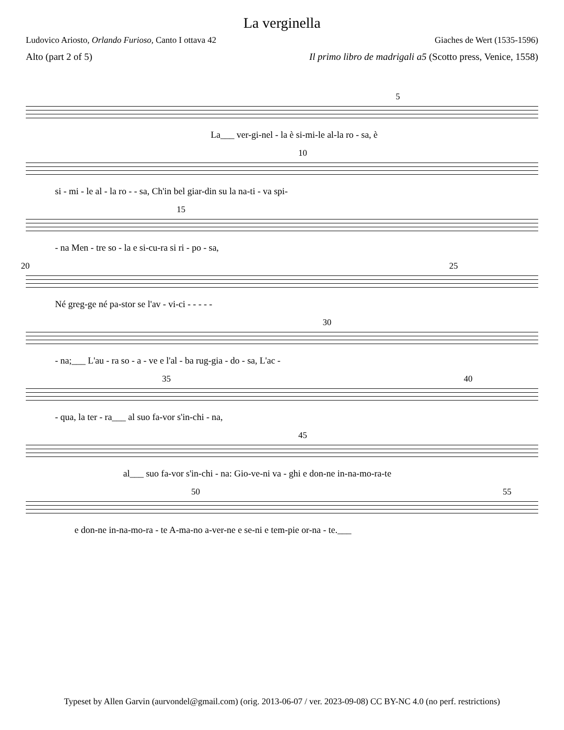La verginella
Ludovico Ariosto, Orlando Furioso, Canto I ottava 42 Giaches de Wert (1535-1596)
Alto (part 2 of 5) Il primo libro de madrigali a5 (Scotto press, Venice, 1558)
5
La___ ver-gi-nel - la è si-mi-le al-la ro - sa, è
10
si - mi - le al - la ro - - sa, Ch'in bel giar-din su la na-ti - va spi-
15
- na Men - tre so - la e si-cu-ra si ri - po - sa,
20 25
Né greg-ge né pa-stor se l'av - vi-ci - - - - -
30
- na;___ L'au - ra so - a - ve e l'al - ba rug-gia - do - sa, L'ac -
35 40
- qua, la ter - ra___ al suo fa-vor s'in-chi - na,
45
al___ suo fa-vor s'in-chi - na: Gio-ve-ni va - ghi e don-ne in-na-mo-ra-te
50 55
e don-ne in-na-mo-ra - te A-ma-no a-ver-ne e se-ni e tem-pie or-na - te.___
Typeset by Allen Garvin (aurvondel@gmail.com) (orig. 2013-06-07 / ver. 2023-09-08) CC BY-NC 4.0 (no perf. restrictions)